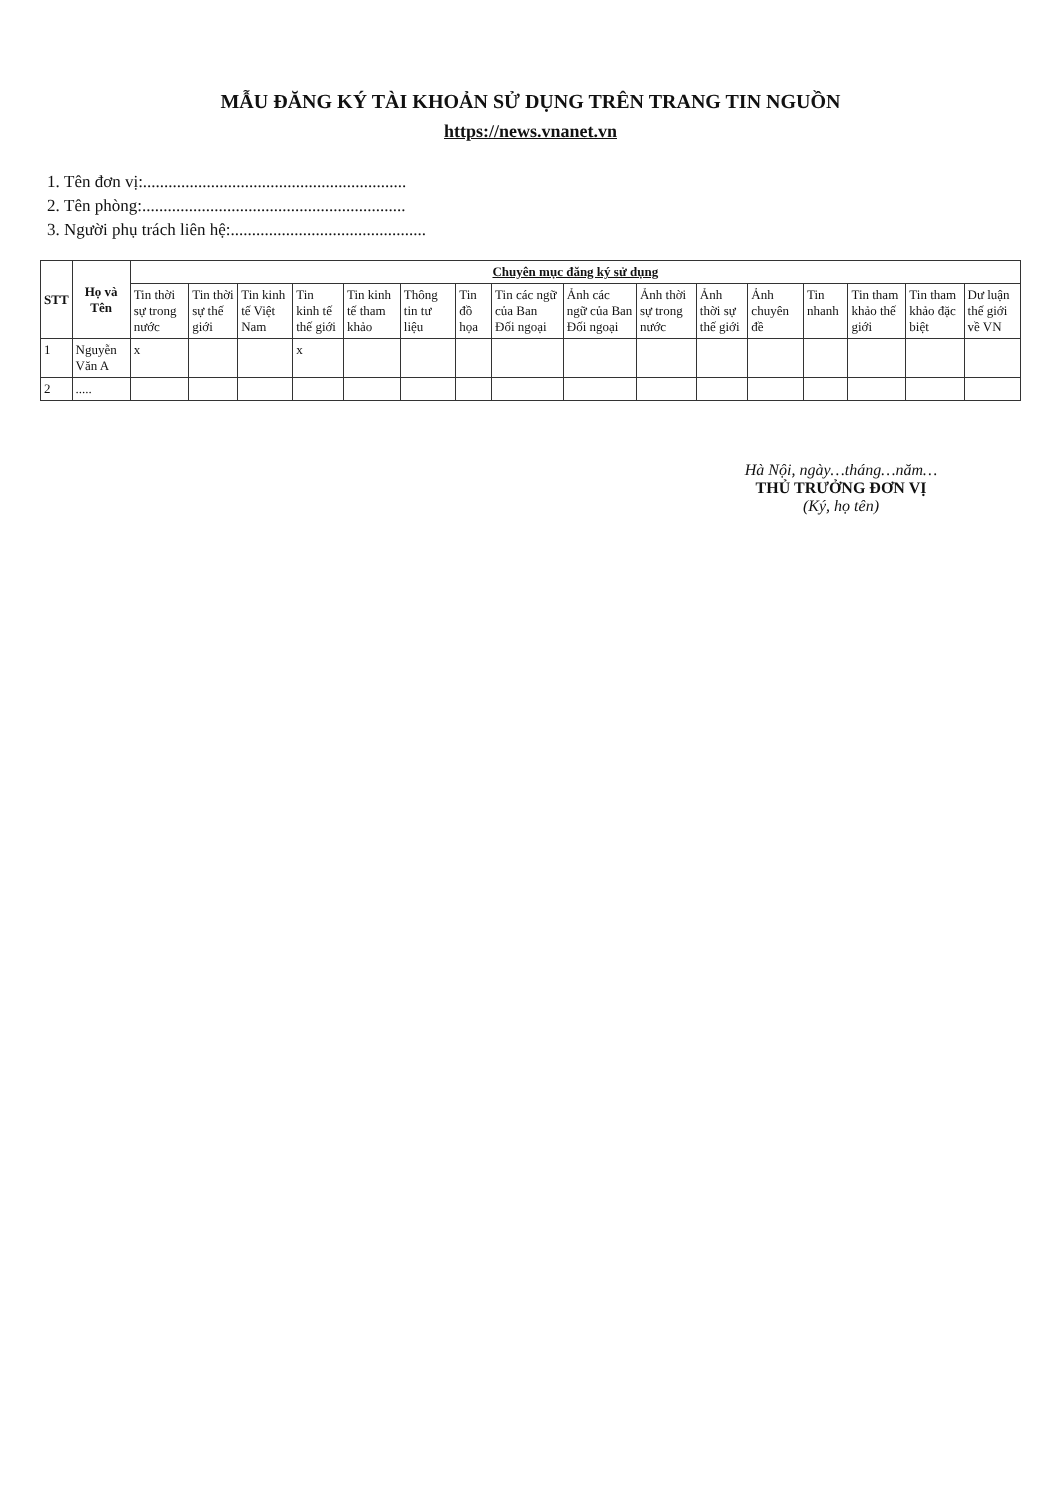MẪU ĐĂNG KÝ TÀI KHOẢN SỬ DỤNG TRÊN TRANG TIN NGUỒN
https://news.vnanet.vn
1. Tên đơn vị:..............................................................
2. Tên phòng:..............................................................
3. Người phụ trách liên hệ:..............................................
| STT | Họ và Tên | Chuyên mục đăng ký sử dụng | | | | | | | | | | | | | | | |
| --- | --- | --- | --- | --- | --- | --- | --- | --- | --- | --- | --- | --- | --- | --- | --- | --- | --- |
| | | Tin thời sự trong nước | Tin thời sự thế giới | Tin kinh tế Việt Nam | Tin kinh tế thế giới | Tin kinh tế tham khảo | Thông tin tư liệu | Tin đồ họa | Tin các ngữ của Ban Đối ngoại | Ảnh các ngữ của Ban Đối ngoại | Ảnh thời sự trong nước | Ảnh thời sự thế giới | Ảnh chuyên đề | Tin nhanh | Tin tham khảo thế giới | Tin tham khảo đặc biệt | Dư luận thế giới về VN |
| 1 | Nguyễn Văn A | x | | | x | | | | | | | | | | | | |
| 2 | ..... | | | | | | | | | | | | | | | | |
Hà Nội, ngày…tháng…năm…
THỦ TRƯỞNG ĐƠN VỊ
(Ký, họ tên)